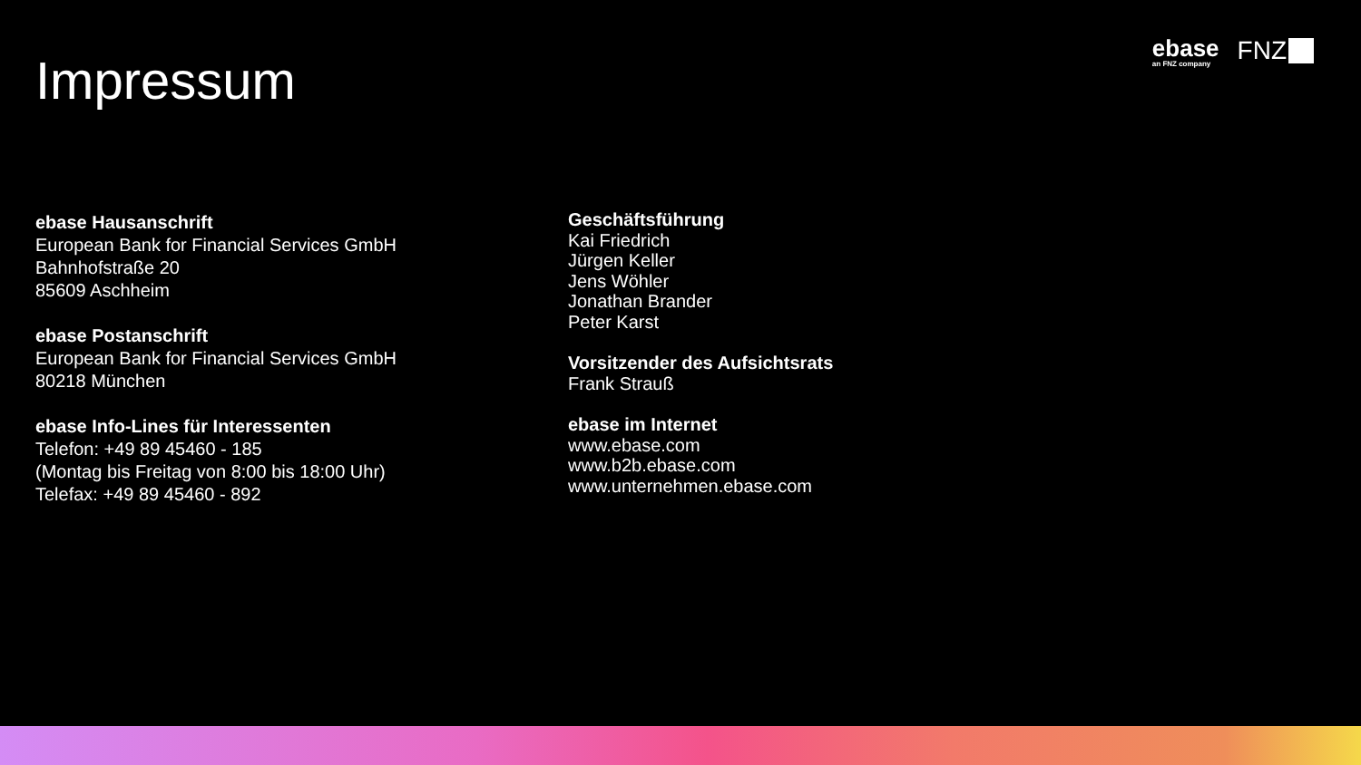Impressum
ebase
an FNZ company
FNZ
ebase Hausanschrift
European Bank for Financial Services GmbH
Bahnhofstraße 20
85609 Aschheim
ebase Postanschrift
European Bank for Financial Services GmbH
80218 München
ebase Info-Lines für Interessenten
Telefon: +49 89 45460 - 185
(Montag bis Freitag von 8:00 bis 18:00 Uhr)
Telefax: +49 89 45460 - 892
Geschäftsführung
Kai Friedrich
Jürgen Keller
Jens Wöhler
Jonathan Brander
Peter Karst
Vorsitzender des Aufsichtsrats
Frank Strauß
ebase im Internet
www.ebase.com
www.b2b.ebase.com
www.unternehmen.ebase.com